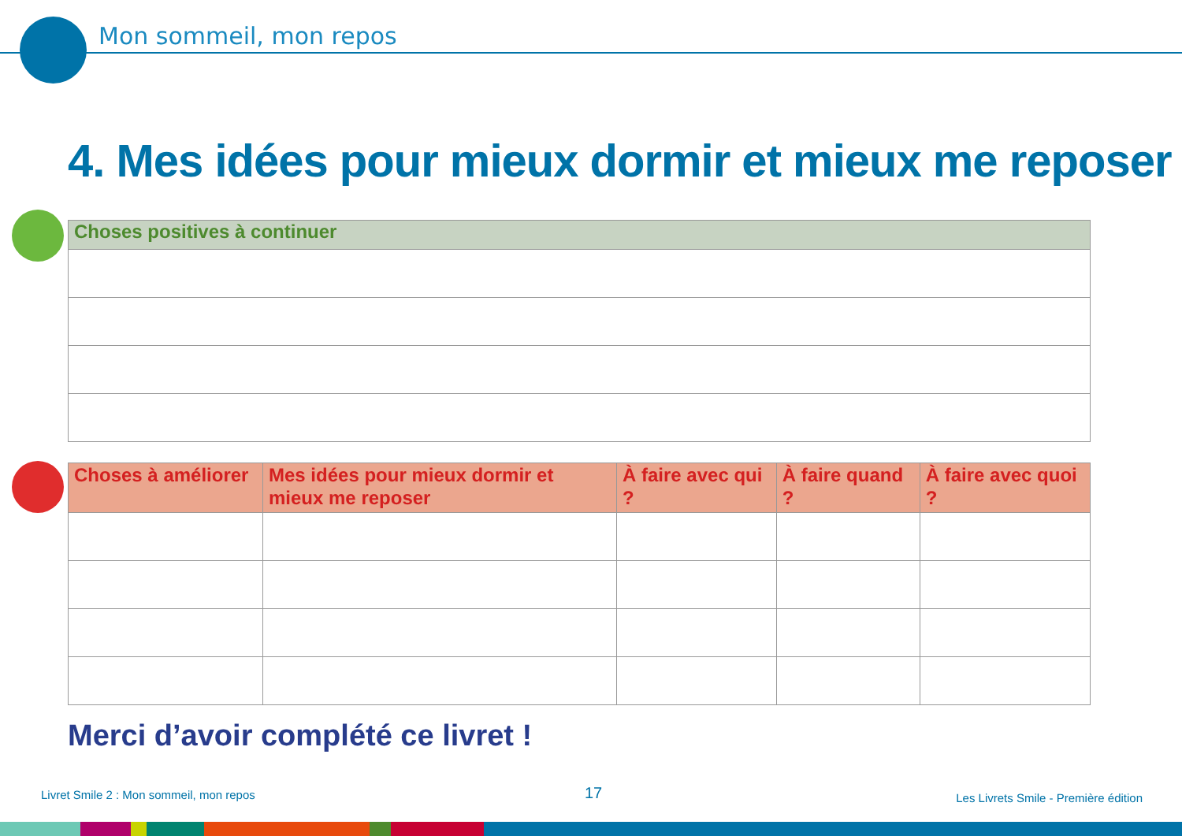Mon sommeil, mon repos
4. Mes idées pour mieux dormir et mieux me reposer
| Choses positives à continuer |
| --- |
| Choses à améliorer | Mes idées pour mieux dormir et mieux me reposer | À faire avec qui ? | À faire quand ? | À faire avec quoi ? |
| --- | --- | --- | --- | --- |
Merci d’avoir complété ce livret !
Livret Smile 2 : Mon sommeil, mon repos
17
Les Livrets Smile - Première édition